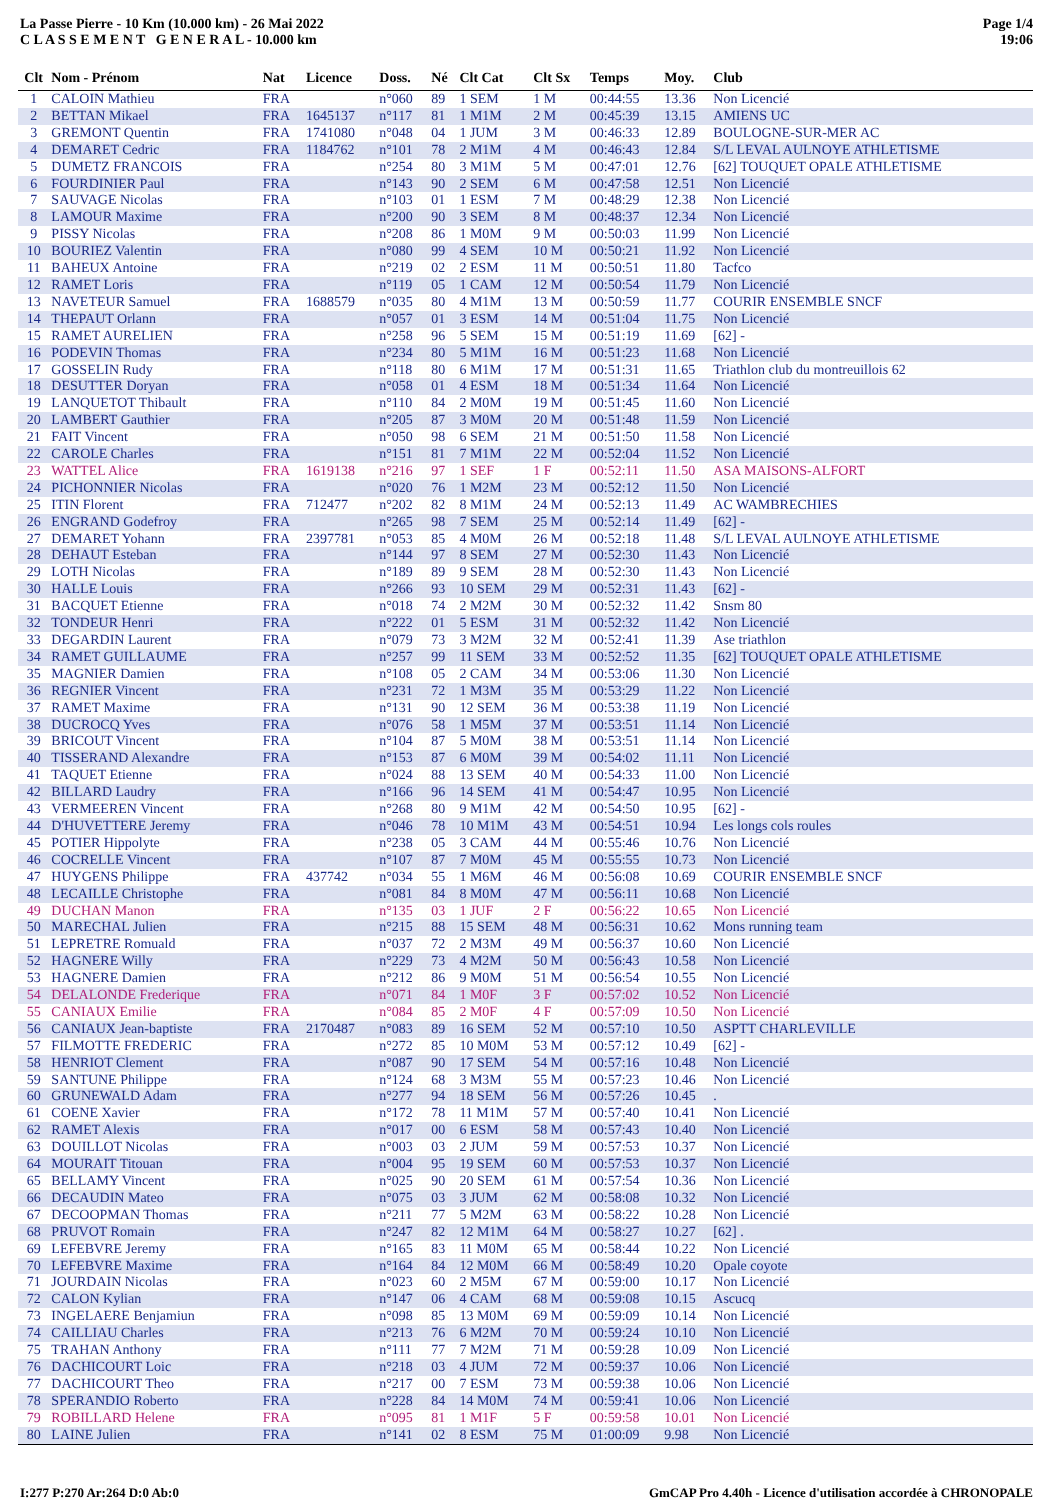La Passe Pierre - 10 Km (10.000 km) - 26 Mai 2022
C L A S S E M E N T G E N E R A L - 10.000 km
Page 1/4
19:06
| Clt | Nom - Prénom | Nat | Licence | Doss. | Né | Clt Cat | Clt Sx | Temps | Moy. | Club |
| --- | --- | --- | --- | --- | --- | --- | --- | --- | --- | --- |
| 1 | CALOIN Mathieu | FRA | | n°060 | 89 | 1 SEM | 1 M | 00:44:55 | 13.36 | Non Licencié |
| 2 | BETTAN Mikael | FRA | 1645137 | n°117 | 81 | 1 M1M | 2 M | 00:45:39 | 13.15 | AMIENS UC |
| 3 | GREMONT Quentin | FRA | 1741080 | n°048 | 04 | 1 JUM | 3 M | 00:46:33 | 12.89 | BOULOGNE-SUR-MER AC |
| 4 | DEMARET Cedric | FRA | 1184762 | n°101 | 78 | 2 M1M | 4 M | 00:46:43 | 12.84 | S/L LEVAL AULNOYE ATHLETISME |
| 5 | DUMETZ FRANCOIS | FRA | | n°254 | 80 | 3 M1M | 5 M | 00:47:01 | 12.76 | [62] TOUQUET OPALE ATHLETISME |
| 6 | FOURDINIER Paul | FRA | | n°143 | 90 | 2 SEM | 6 M | 00:47:58 | 12.51 | Non Licencié |
| 7 | SAUVAGE Nicolas | FRA | | n°103 | 01 | 1 ESM | 7 M | 00:48:29 | 12.38 | Non Licencié |
| 8 | LAMOUR Maxime | FRA | | n°200 | 90 | 3 SEM | 8 M | 00:48:37 | 12.34 | Non Licencié |
| 9 | PISSY Nicolas | FRA | | n°208 | 86 | 1 M0M | 9 M | 00:50:03 | 11.99 | Non Licencié |
| 10 | BOURIEZ Valentin | FRA | | n°080 | 99 | 4 SEM | 10 M | 00:50:21 | 11.92 | Non Licencié |
| 11 | BAHEUX Antoine | FRA | | n°219 | 02 | 2 ESM | 11 M | 00:50:51 | 11.80 | Tacfco |
| 12 | RAMET Loris | FRA | | n°119 | 05 | 1 CAM | 12 M | 00:50:54 | 11.79 | Non Licencié |
| 13 | NAVETEUR Samuel | FRA | 1688579 | n°035 | 80 | 4 M1M | 13 M | 00:50:59 | 11.77 | COURIR ENSEMBLE SNCF |
| 14 | THEPAUT Orlann | FRA | | n°057 | 01 | 3 ESM | 14 M | 00:51:04 | 11.75 | Non Licencié |
| 15 | RAMET AURELIEN | FRA | | n°258 | 96 | 5 SEM | 15 M | 00:51:19 | 11.69 | [62] - |
| 16 | PODEVIN Thomas | FRA | | n°234 | 80 | 5 M1M | 16 M | 00:51:23 | 11.68 | Non Licencié |
| 17 | GOSSELIN Rudy | FRA | | n°118 | 80 | 6 M1M | 17 M | 00:51:31 | 11.65 | Triathlon club du montreuillois 62 |
| 18 | DESUTTER Doryan | FRA | | n°058 | 01 | 4 ESM | 18 M | 00:51:34 | 11.64 | Non Licencié |
| 19 | LANQUETOT Thibault | FRA | | n°110 | 84 | 2 M0M | 19 M | 00:51:45 | 11.60 | Non Licencié |
| 20 | LAMBERT Gauthier | FRA | | n°205 | 87 | 3 M0M | 20 M | 00:51:48 | 11.59 | Non Licencié |
| 21 | FAIT Vincent | FRA | | n°050 | 98 | 6 SEM | 21 M | 00:51:50 | 11.58 | Non Licencié |
| 22 | CAROLE Charles | FRA | | n°151 | 81 | 7 M1M | 22 M | 00:52:04 | 11.52 | Non Licencié |
| 23 | WATTEL Alice | FRA | 1619138 | n°216 | 97 | 1 SEF | 1 F | 00:52:11 | 11.50 | ASA MAISONS-ALFORT |
| 24 | PICHONNIER Nicolas | FRA | | n°020 | 76 | 1 M2M | 23 M | 00:52:12 | 11.50 | Non Licencié |
| 25 | ITIN Florent | FRA | 712477 | n°202 | 82 | 8 M1M | 24 M | 00:52:13 | 11.49 | AC WAMBRECHIES |
| 26 | ENGRAND Godefroy | FRA | | n°265 | 98 | 7 SEM | 25 M | 00:52:14 | 11.49 | [62] - |
| 27 | DEMARET Yohann | FRA | 2397781 | n°053 | 85 | 4 M0M | 26 M | 00:52:18 | 11.48 | S/L LEVAL AULNOYE ATHLETISME |
| 28 | DEHAUT Esteban | FRA | | n°144 | 97 | 8 SEM | 27 M | 00:52:30 | 11.43 | Non Licencié |
| 29 | LOTH Nicolas | FRA | | n°189 | 89 | 9 SEM | 28 M | 00:52:30 | 11.43 | Non Licencié |
| 30 | HALLE Louis | FRA | | n°266 | 93 | 10 SEM | 29 M | 00:52:31 | 11.43 | [62] - |
| 31 | BACQUET Etienne | FRA | | n°018 | 74 | 2 M2M | 30 M | 00:52:32 | 11.42 | Snsm 80 |
| 32 | TONDEUR Henri | FRA | | n°222 | 01 | 5 ESM | 31 M | 00:52:32 | 11.42 | Non Licencié |
| 33 | DEGARDIN Laurent | FRA | | n°079 | 73 | 3 M2M | 32 M | 00:52:41 | 11.39 | Ase triathlon |
| 34 | RAMET GUILLAUME | FRA | | n°257 | 99 | 11 SEM | 33 M | 00:52:52 | 11.35 | [62] TOUQUET OPALE ATHLETISME |
| 35 | MAGNIER Damien | FRA | | n°108 | 05 | 2 CAM | 34 M | 00:53:06 | 11.30 | Non Licencié |
| 36 | REGNIER Vincent | FRA | | n°231 | 72 | 1 M3M | 35 M | 00:53:29 | 11.22 | Non Licencié |
| 37 | RAMET Maxime | FRA | | n°131 | 90 | 12 SEM | 36 M | 00:53:38 | 11.19 | Non Licencié |
| 38 | DUCROCQ Yves | FRA | | n°076 | 58 | 1 M5M | 37 M | 00:53:51 | 11.14 | Non Licencié |
| 39 | BRICOUT Vincent | FRA | | n°104 | 87 | 5 M0M | 38 M | 00:53:51 | 11.14 | Non Licencié |
| 40 | TISSERAND Alexandre | FRA | | n°153 | 87 | 6 M0M | 39 M | 00:54:02 | 11.11 | Non Licencié |
| 41 | TAQUET Etienne | FRA | | n°024 | 88 | 13 SEM | 40 M | 00:54:33 | 11.00 | Non Licencié |
| 42 | BILLARD Laudry | FRA | | n°166 | 96 | 14 SEM | 41 M | 00:54:47 | 10.95 | Non Licencié |
| 43 | VERMEEREN Vincent | FRA | | n°268 | 80 | 9 M1M | 42 M | 00:54:50 | 10.95 | [62] - |
| 44 | D'HUVETTERE Jeremy | FRA | | n°046 | 78 | 10 M1M | 43 M | 00:54:51 | 10.94 | Les longs cols roules |
| 45 | POTIER Hippolyte | FRA | | n°238 | 05 | 3 CAM | 44 M | 00:55:46 | 10.76 | Non Licencié |
| 46 | COCRELLE Vincent | FRA | | n°107 | 87 | 7 M0M | 45 M | 00:55:55 | 10.73 | Non Licencié |
| 47 | HUYGENS Philippe | FRA | 437742 | n°034 | 55 | 1 M6M | 46 M | 00:56:08 | 10.69 | COURIR ENSEMBLE SNCF |
| 48 | LECAILLE Christophe | FRA | | n°081 | 84 | 8 M0M | 47 M | 00:56:11 | 10.68 | Non Licencié |
| 49 | DUCHAN Manon | FRA | | n°135 | 03 | 1 JUF | 2 F | 00:56:22 | 10.65 | Non Licencié |
| 50 | MARECHAL Julien | FRA | | n°215 | 88 | 15 SEM | 48 M | 00:56:31 | 10.62 | Mons running team |
| 51 | LEPRETRE Romuald | FRA | | n°037 | 72 | 2 M3M | 49 M | 00:56:37 | 10.60 | Non Licencié |
| 52 | HAGNERE Willy | FRA | | n°229 | 73 | 4 M2M | 50 M | 00:56:43 | 10.58 | Non Licencié |
| 53 | HAGNERE Damien | FRA | | n°212 | 86 | 9 M0M | 51 M | 00:56:54 | 10.55 | Non Licencié |
| 54 | DELALONDE Frederique | FRA | | n°071 | 84 | 1 M0F | 3 F | 00:57:02 | 10.52 | Non Licencié |
| 55 | CANIAUX Emilie | FRA | | n°084 | 85 | 2 M0F | 4 F | 00:57:09 | 10.50 | Non Licencié |
| 56 | CANIAUX Jean-baptiste | FRA | 2170487 | n°083 | 89 | 16 SEM | 52 M | 00:57:10 | 10.50 | ASPTT CHARLEVILLE |
| 57 | FILMOTTE FREDERIC | FRA | | n°272 | 85 | 10 M0M | 53 M | 00:57:12 | 10.49 | [62] - |
| 58 | HENRIOT Clement | FRA | | n°087 | 90 | 17 SEM | 54 M | 00:57:16 | 10.48 | Non Licencié |
| 59 | SANTUNE Philippe | FRA | | n°124 | 68 | 3 M3M | 55 M | 00:57:23 | 10.46 | Non Licencié |
| 60 | GRUNEWALD Adam | FRA | | n°277 | 94 | 18 SEM | 56 M | 00:57:26 | 10.45 | . |
| 61 | COENE Xavier | FRA | | n°172 | 78 | 11 M1M | 57 M | 00:57:40 | 10.41 | Non Licencié |
| 62 | RAMET Alexis | FRA | | n°017 | 00 | 6 ESM | 58 M | 00:57:43 | 10.40 | Non Licencié |
| 63 | DOUILLOT Nicolas | FRA | | n°003 | 03 | 2 JUM | 59 M | 00:57:53 | 10.37 | Non Licencié |
| 64 | MOURAIT Titouan | FRA | | n°004 | 95 | 19 SEM | 60 M | 00:57:53 | 10.37 | Non Licencié |
| 65 | BELLAMY Vincent | FRA | | n°025 | 90 | 20 SEM | 61 M | 00:57:54 | 10.36 | Non Licencié |
| 66 | DECAUDIN Mateo | FRA | | n°075 | 03 | 3 JUM | 62 M | 00:58:08 | 10.32 | Non Licencié |
| 67 | DECOOPMAN Thomas | FRA | | n°211 | 77 | 5 M2M | 63 M | 00:58:22 | 10.28 | Non Licencié |
| 68 | PRUVOT Romain | FRA | | n°247 | 82 | 12 M1M | 64 M | 00:58:27 | 10.27 | [62] . |
| 69 | LEFEBVRE Jeremy | FRA | | n°165 | 83 | 11 M0M | 65 M | 00:58:44 | 10.22 | Non Licencié |
| 70 | LEFEBVRE Maxime | FRA | | n°164 | 84 | 12 M0M | 66 M | 00:58:49 | 10.20 | Opale coyote |
| 71 | JOURDAIN Nicolas | FRA | | n°023 | 60 | 2 M5M | 67 M | 00:59:00 | 10.17 | Non Licencié |
| 72 | CALON Kylian | FRA | | n°147 | 06 | 4 CAM | 68 M | 00:59:08 | 10.15 | Ascucq |
| 73 | INGELAERE Benjamiun | FRA | | n°098 | 85 | 13 M0M | 69 M | 00:59:09 | 10.14 | Non Licencié |
| 74 | CAILLIAU Charles | FRA | | n°213 | 76 | 6 M2M | 70 M | 00:59:24 | 10.10 | Non Licencié |
| 75 | TRAHAN Anthony | FRA | | n°111 | 77 | 7 M2M | 71 M | 00:59:28 | 10.09 | Non Licencié |
| 76 | DACHICOURT Loic | FRA | | n°218 | 03 | 4 JUM | 72 M | 00:59:37 | 10.06 | Non Licencié |
| 77 | DACHICOURT Theo | FRA | | n°217 | 00 | 7 ESM | 73 M | 00:59:38 | 10.06 | Non Licencié |
| 78 | SPERANDIO Roberto | FRA | | n°228 | 84 | 14 M0M | 74 M | 00:59:41 | 10.06 | Non Licencié |
| 79 | ROBILLARD Helene | FRA | | n°095 | 81 | 1 M1F | 5 F | 00:59:58 | 10.01 | Non Licencié |
| 80 | LAINE Julien | FRA | | n°141 | 02 | 8 ESM | 75 M | 01:00:09 | 9.98 | Non Licencié |
I:277 P:270 Ar:264 D:0 Ab:0 GmCAP Pro 4.40h - Licence d'utilisation accordée à CHRONOPALE